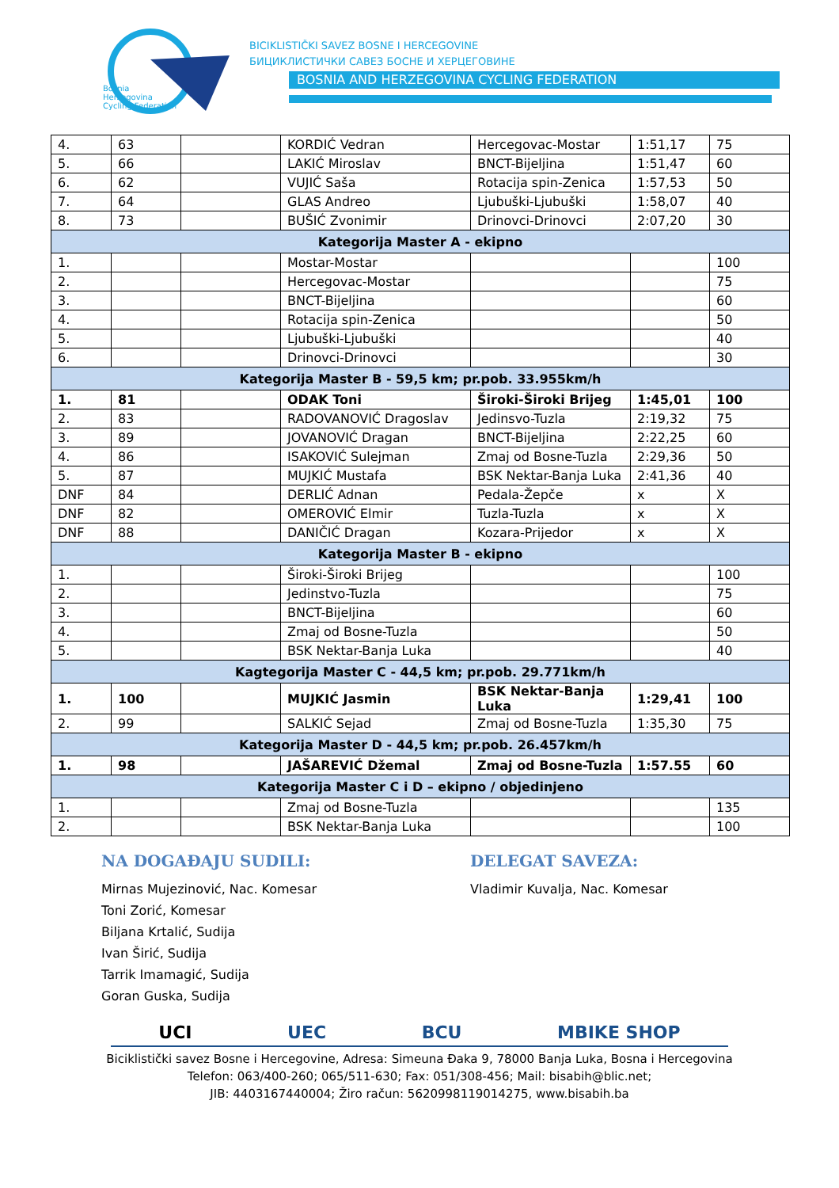Bosnia
Herzegovina
Cycling Federation
BICIKLISTIČKI SAVEZ BOSNE I HERCEGOVINE
БИЦИКЛИСТИЧКИ САВЕЗ БОСНЕ И ХЕРЦЕГОВИНЕ
BOSNIA AND HERZEGOVINA CYCLING FEDERATION
| 4. | 63 | | KORDIĆ Vedran | Hercegovac-Mostar | 1:51,17 | 75 |
| 5. | 66 | | LAKIĆ Miroslav | BNCT-Bijeljina | 1:51,47 | 60 |
| 6. | 62 | | VUJIĆ Saša | Rotacija spin-Zenica | 1:57,53 | 50 |
| 7. | 64 | | GLAS Andreo | Ljubuški-Ljubuški | 1:58,07 | 40 |
| 8. | 73 | | BUŠIĆ Zvonimir | Drinovci-Drinovci | 2:07,20 | 30 |
| Kategorija Master A - ekipno | | | | | | |
| 1. | | | Mostar-Mostar | | | 100 |
| 2. | | | Hercegovac-Mostar | | | 75 |
| 3. | | | BNCT-Bijeljina | | | 60 |
| 4. | | | Rotacija spin-Zenica | | | 50 |
| 5. | | | Ljubuški-Ljubuški | | | 40 |
| 6. | | | Drinovci-Drinovci | | | 30 |
| Kategorija Master B - 59,5 km; pr.pob. 33.955km/h | | | | | | |
| 1. | 81 | | ODAK Toni | Široki-Široki Brijeg | 1:45,01 | 100 |
| 2. | 83 | | RADOVANOVIĆ Dragoslav | Jedinsvo-Tuzla | 2:19,32 | 75 |
| 3. | 89 | | JOVANOVIĆ Dragan | BNCT-Bijeljina | 2:22,25 | 60 |
| 4. | 86 | | ISAKOVIĆ Sulejman | Zmaj od Bosne-Tuzla | 2:29,36 | 50 |
| 5. | 87 | | MUJKIĆ Mustafa | BSK Nektar-Banja Luka | 2:41,36 | 40 |
| DNF | 84 | | DERLIĆ Adnan | Pedala-Žepče | x | X |
| DNF | 82 | | OMEROVIĆ Elmir | Tuzla-Tuzla | x | X |
| DNF | 88 | | DANIČIĆ Dragan | Kozara-Prijedor | x | X |
| Kategorija Master B - ekipno | | | | | | |
| 1. | | | Široki-Široki Brijeg | | | 100 |
| 2. | | | Jedinstvo-Tuzla | | | 75 |
| 3. | | | BNCT-Bijeljina | | | 60 |
| 4. | | | Zmaj od Bosne-Tuzla | | | 50 |
| 5. | | | BSK Nektar-Banja Luka | | | 40 |
| Kagtegorija Master C - 44,5 km; pr.pob. 29.771km/h | | | | | | |
| 1. | 100 | | MUJKIĆ Jasmin | BSK Nektar-Banja Luka | 1:29,41 | 100 |
| 2. | 99 | | SALKIĆ Sejad | Zmaj od Bosne-Tuzla | 1:35,30 | 75 |
| Kategorija Master D - 44,5 km; pr.pob. 26.457km/h | | | | | | |
| 1. | 98 | | JAŠAREVIĆ Džemal | Zmaj od Bosne-Tuzla | 1:57.55 | 60 |
| Kategorija Master C i D – ekipno / objedinjeno | | | | | | |
| 1. | | | Zmaj od Bosne-Tuzla | | | 135 |
| 2. | | | BSK Nektar-Banja Luka | | | 100 |
NA DOGAĐAJU SUDILI:
Mirnas Mujezinović, Nac. Komesar
Toni Zorić, Komesar
Biljana Krtalić, Sudija
Ivan Širić, Sudija
Tarrik Imamagić, Sudija
Goran Guska, Sudija
DELEGAT SAVEZA:
Vladimir Kuvalja, Nac. Komesar
UCI UEC BCU MBIKE SHOP
Biciklistički savez Bosne i Hercegovine, Adresa: Simeuna Đaka 9, 78000 Banja Luka, Bosna i Hercegovina
Telefon: 063/400-260; 065/511-630; Fax: 051/308-456; Mail: bisabih@blic.net;
JIB: 4403167440004; Žiro račun: 5620998119014275, www.bisabih.ba